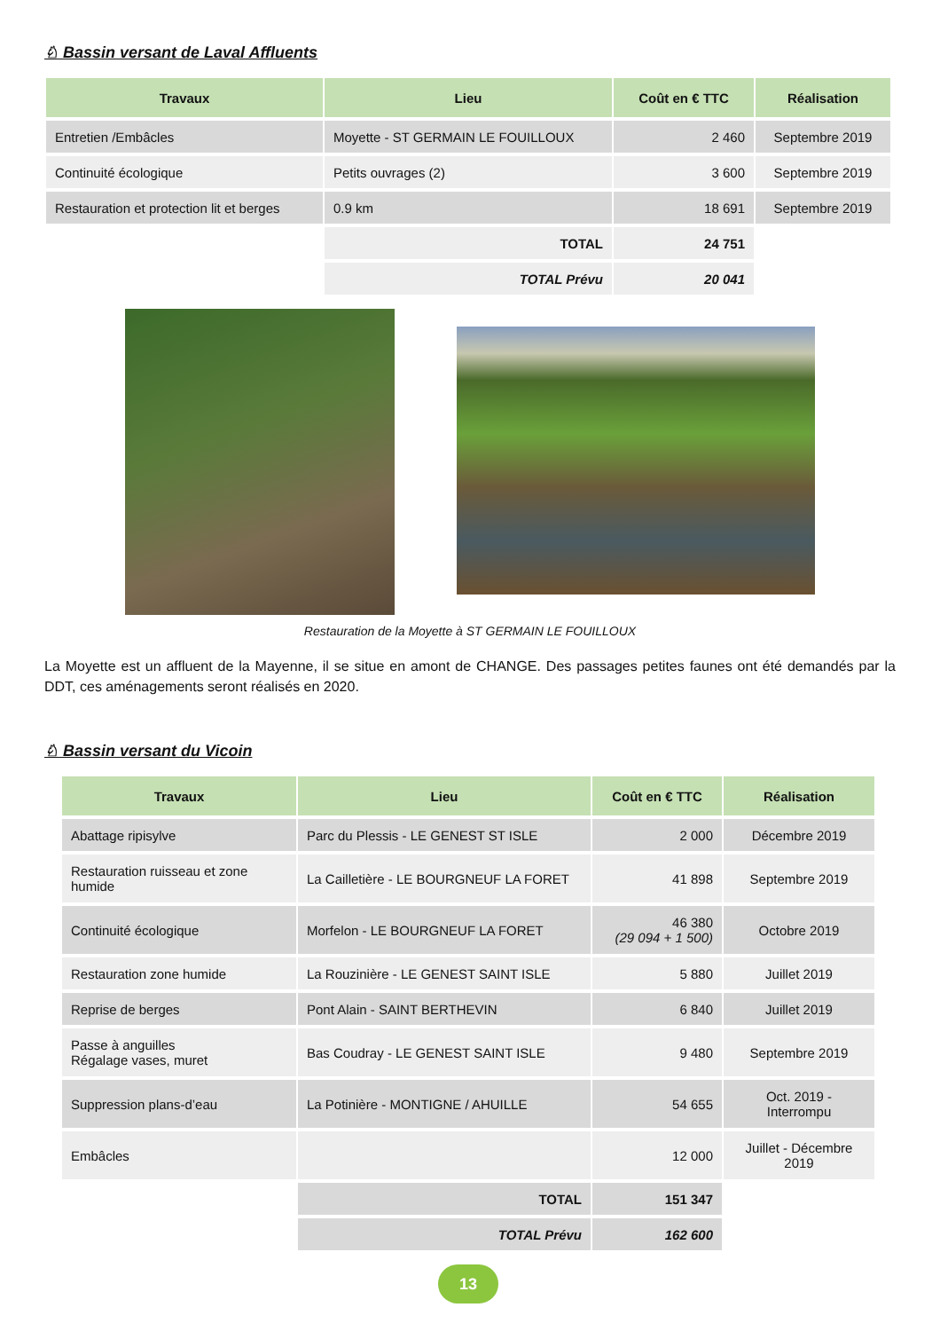♘ Bassin versant de Laval Affluents
| Travaux | Lieu | Coût en € TTC | Réalisation |
| --- | --- | --- | --- |
| Entretien /Embâcles | Moyette - ST GERMAIN LE FOUILLOUX | 2 460 | Septembre 2019 |
| Continuité écologique | Petits ouvrages (2) | 3 600 | Septembre 2019 |
| Restauration et protection lit et berges | 0.9 km | 18 691 | Septembre 2019 |
| | TOTAL | 24 751 | |
| | TOTAL Prévu | 20 041 | |
Restauration de la Moyette à ST GERMAIN LE FOUILLOUX
La Moyette est un affluent de la Mayenne, il se situe en amont de CHANGE. Des passages petites faunes ont été demandés par la DDT, ces aménagements seront réalisés en 2020.
♘ Bassin versant du Vicoin
| Travaux | Lieu | Coût en € TTC | Réalisation |
| --- | --- | --- | --- |
| Abattage ripisylve | Parc du Plessis - LE GENEST ST ISLE | 2 000 | Décembre 2019 |
| Restauration ruisseau et zone humide | La Cailletière - LE BOURGNEUF LA FORET | 41 898 | Septembre 2019 |
| Continuité écologique | Morfelon - LE BOURGNEUF LA FORET | 46 380 (29 094 + 1 500) | Octobre 2019 |
| Restauration zone humide | La Rouzinière - LE GENEST SAINT ISLE | 5 880 | Juillet 2019 |
| Reprise de berges | Pont Alain - SAINT BERTHEVIN | 6 840 | Juillet 2019 |
| Passe à anguilles Régalage vases, muret | Bas Coudray - LE GENEST SAINT ISLE | 9 480 | Septembre 2019 |
| Suppression plans-d’eau | La Potinière - MONTIGNE / AHUILLE | 54 655 | Oct. 2019 - Interrompu |
| Embâcles | | 12 000 | Juillet - Décembre 2019 |
| | TOTAL | 151 347 | |
| | TOTAL Prévu | 162 600 | |
13